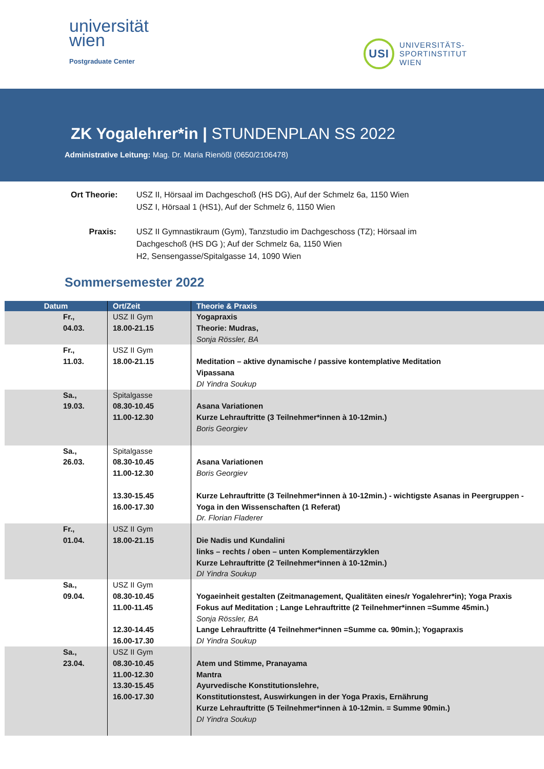universität
wien
Postgraduate Center
USI
UNIVERSITÄTS-
SPORTINSTITUT
WIEN
ZK Yogalehrer*in | STUNDENPLAN SS 2022
Administrative Leitung: Mag. Dr. Maria Rienößl (0650/2106478)
Ort Theorie: USZ II, Hörsaal im Dachgeschoß (HS DG), Auf der Schmelz 6a, 1150 Wien
USZ I, Hörsaal 1 (HS1), Auf der Schmelz 6, 1150 Wien
Praxis: USZ II Gymnastikraum (Gym), Tanzstudio im Dachgeschoss (TZ); Hörsaal im
Dachgeschoß (HS DG ); Auf der Schmelz 6a, 1150 Wien
H2, Sensengasse/Spitalgasse 14, 1090 Wien
Sommersemester 2022
| Datum | Ort/Zeit | Theorie & Praxis |
| --- | --- | --- |
| Fr., 04.03. | USZ II Gym 18.00-21.15 | Yogapraxis Theorie: Mudras, Sonja Rössler, BA |
| Fr., 11.03. | USZ II Gym 18.00-21.15 | Meditation – aktive dynamische / passive kontemplative Meditation Vipassana DI Yindra Soukup |
| Sa., 19.03. | Spitalgasse 08.30-10.45 11.00-12.30 | Asana Variationen Kurze Lehrauftritte (3 Teilnehmer*innen à 10-12min.) Boris Georgiev |
| Sa., 26.03. | Spitalgasse 08.30-10.45 11.00-12.30 13.30-15.45 16.00-17.30 | Asana Variationen Boris Georgiev Kurze Lehrauftritte (3 Teilnehmer*innen à 10-12min.) - wichtigste Asanas in Peergruppen - Yoga in den Wissenschaften (1 Referat) Dr. Florian Fladerer |
| Fr., 01.04. | USZ II Gym 18.00-21.15 | Die Nadis und Kundalini links – rechts / oben – unten Komplementärzyklen Kurze Lehrauftritte (2 Teilnehmer*innen à 10-12min.) DI Yindra Soukup |
| Sa., 09.04. | USZ II Gym 08.30-10.45 11.00-11.45 12.30-14.45 16.00-17.30 | Yogaeinheit gestalten (Zeitmanagement, Qualitäten eines/r Yogalehrer*in); Yoga Praxis Fokus auf Meditation ; Lange Lehrauftritte (2 Teilnehmer*innen =Summe 45min.) Sonja Rössler, BA Lange Lehrauftritte (4 Teilnehmer*innen =Summe ca. 90min.); Yogapraxis DI Yindra Soukup |
| Sa., 23.04. | USZ II Gym 08.30-10.45 11.00-12.30 13.30-15.45 16.00-17.30 | Atem und Stimme, Pranayama Mantra Ayurvedische Konstitutionslehre, Konstitutionstest, Auswirkungen in der Yoga Praxis, Ernährung Kurze Lehrauftritte (5 Teilnehmer*innen à 10-12min. = Summe 90min.) DI Yindra Soukup |